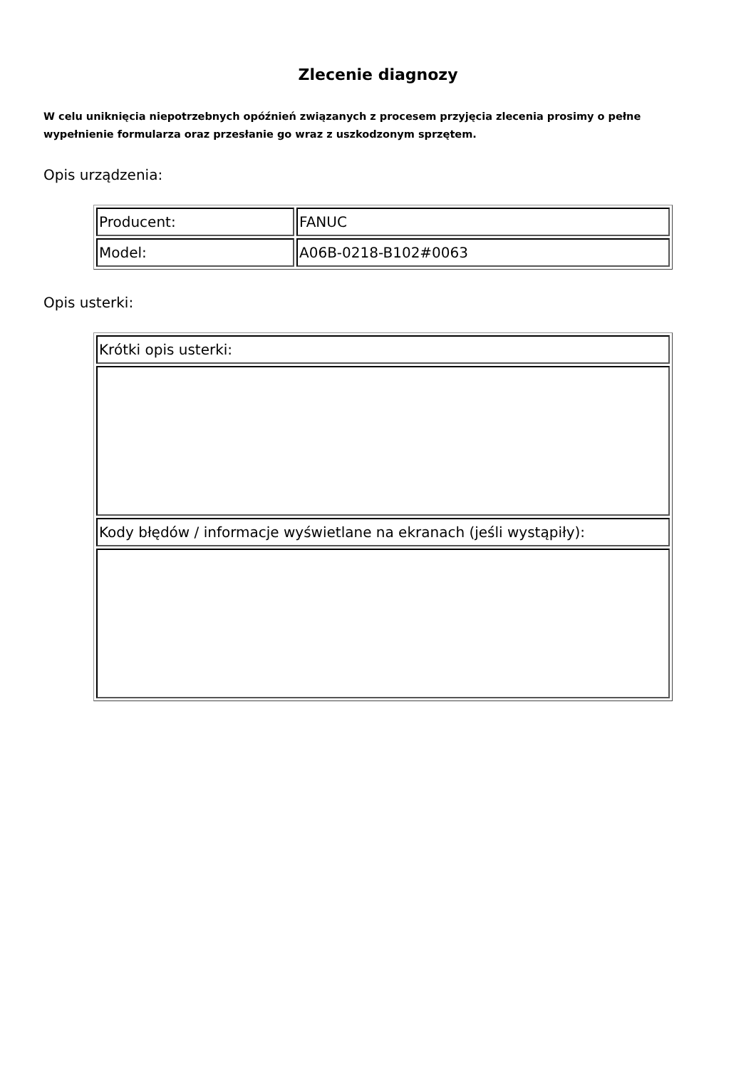Zlecenie diagnozy
W celu uniknięcia niepotrzebnych opóźnień związanych z procesem przyjęcia zlecenia prosimy o pełne wypełnienie formularza oraz przesłanie go wraz z uszkodzonym sprzętem.
Opis urządzenia:
| Producent: | FANUC |
| Model: | A06B-0218-B102#0063 |
Opis usterki:
| Krótki opis usterki: |
| Kody błędów / informacje wyświetlane na ekranach (jeśli wystąpiły): |